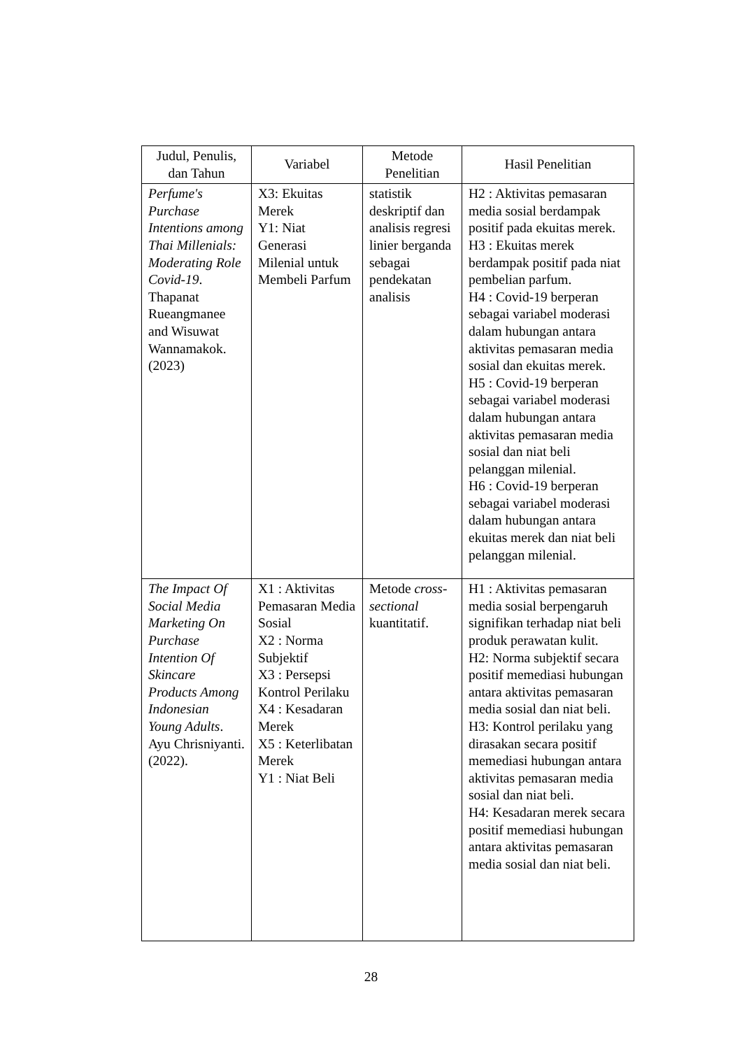| Judul, Penulis, dan Tahun | Variabel | Metode Penelitian | Hasil Penelitian |
| --- | --- | --- | --- |
| Perfume's Purchase Intentions among Thai Millenials: Moderating Role Covid-19 . Thapanat Rueangmanee and Wisuwat Wannamakok. (2023) | X3: Ekuitas Merek Y1: Niat Generasi Milenial untuk Membeli Parfum | statistik deskriptif dan analisis regresi linier berganda sebagai pendekatan analisis | H2 : Aktivitas pemasaran media sosial berdampak positif pada ekuitas merek. H3 : Ekuitas merek berdampak positif pada niat pembelian parfum. H4 : Covid-19 berperan sebagai variabel moderasi dalam hubungan antara aktivitas pemasaran media sosial dan ekuitas merek. H5 : Covid-19 berperan sebagai variabel moderasi dalam hubungan antara aktivitas pemasaran media sosial dan niat beli pelanggan milenial. H6 : Covid-19 berperan sebagai variabel moderasi dalam hubungan antara ekuitas merek dan niat beli pelanggan milenial. |
| The Impact Of Social Media Marketing On Purchase Intention Of Skincare Products Among Indonesian Young Adults . Ayu Chrisniyanti. (2022). | X1 : Aktivitas Pemasaran Media Sosial X2 : Norma Subjektif X3 : Persepsi Kontrol Perilaku X4 : Kesadaran Merek X5 : Keterlibatan Merek Y1 : Niat Beli | Metode cross-sectional kuantitatif. | H1 : Aktivitas pemasaran media sosial berpengaruh signifikan terhadap niat beli produk perawatan kulit. H2: Norma subjektif secara positif memediasi hubungan antara aktivitas pemasaran media sosial dan niat beli. H3: Kontrol perilaku yang dirasakan secara positif memediasi hubungan antara aktivitas pemasaran media sosial dan niat beli. H4: Kesadaran merek secara positif memediasi hubungan antara aktivitas pemasaran media sosial dan niat beli. |
28